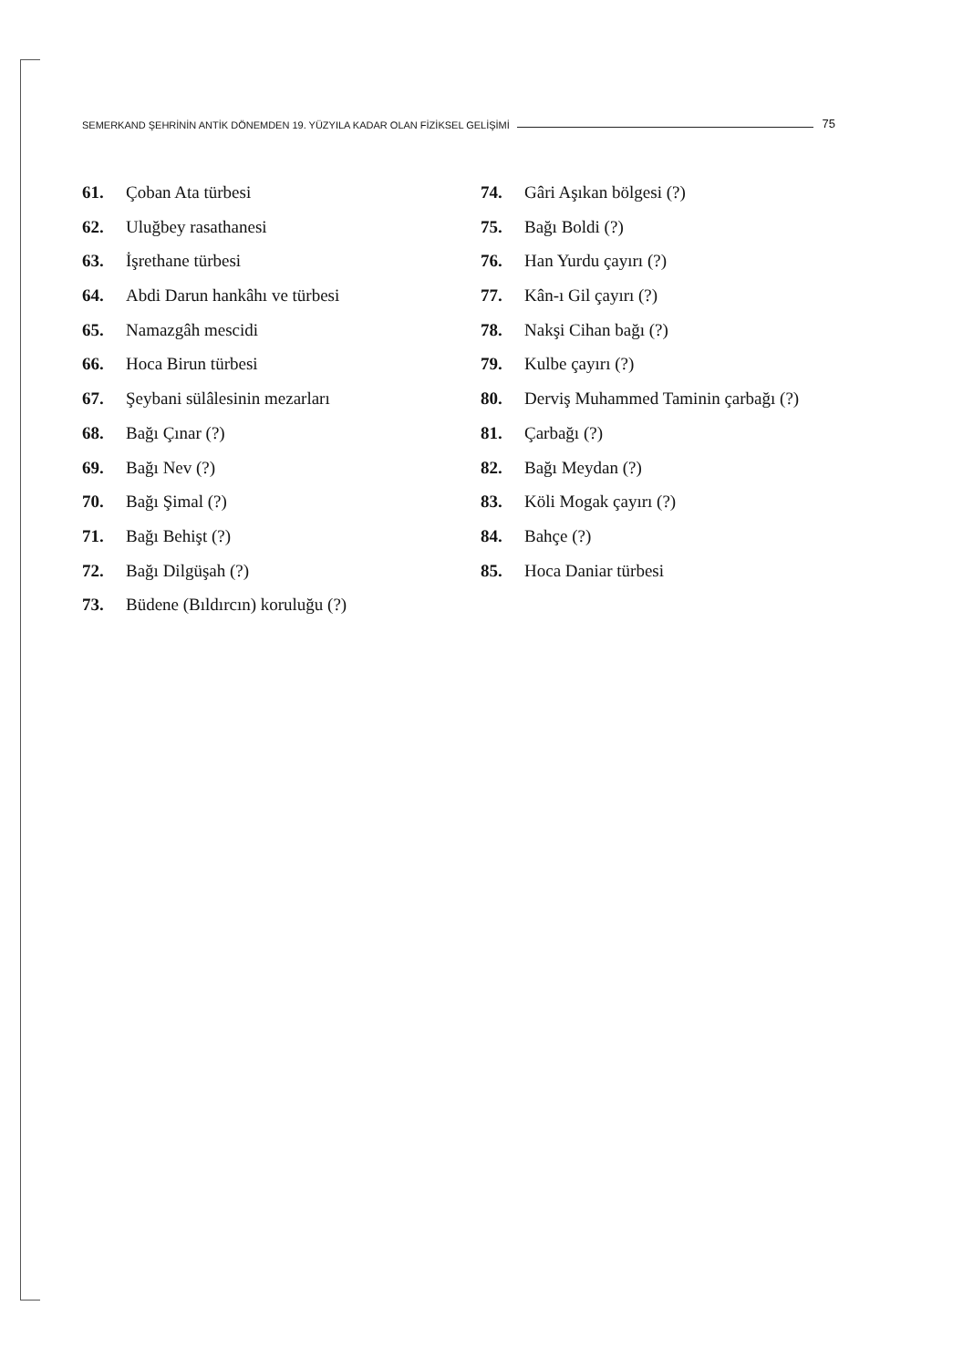SEMERKAND ŞEHRİNİN ANTİK DÖNEMDEN 19. YÜZYILA KADAR OLAN FİZİKSEL GELİŞİMİ 75
61. Çoban Ata türbesi
62. Uluğbey rasathanesi
63. İşrethane türbesi
64. Abdi Darun hankâhı ve türbesi
65. Namazgâh mescidi
66. Hoca Birun türbesi
67. Şeybani sülâlesinin mezarları
68. Bağı Çınar (?)
69. Bağı Nev (?)
70. Bağı Şimal (?)
71. Bağı Behişt (?)
72. Bağı Dilgüşah (?)
73. Büdene (Bıldırcın) koruluğu (?)
74. Gâri Aşıkan bölgesi (?)
75. Bağı Boldi (?)
76. Han Yurdu çayırı (?)
77. Kân-ı Gil çayırı (?)
78. Nakşi Cihan bağı (?)
79. Kulbe çayırı (?)
80. Derviş Muhammed Taminin çarbağı (?)
81. Çarbağı (?)
82. Bağı Meydan (?)
83. Köli Mogak çayırı (?)
84. Bahçe (?)
85. Hoca Daniar türbesi